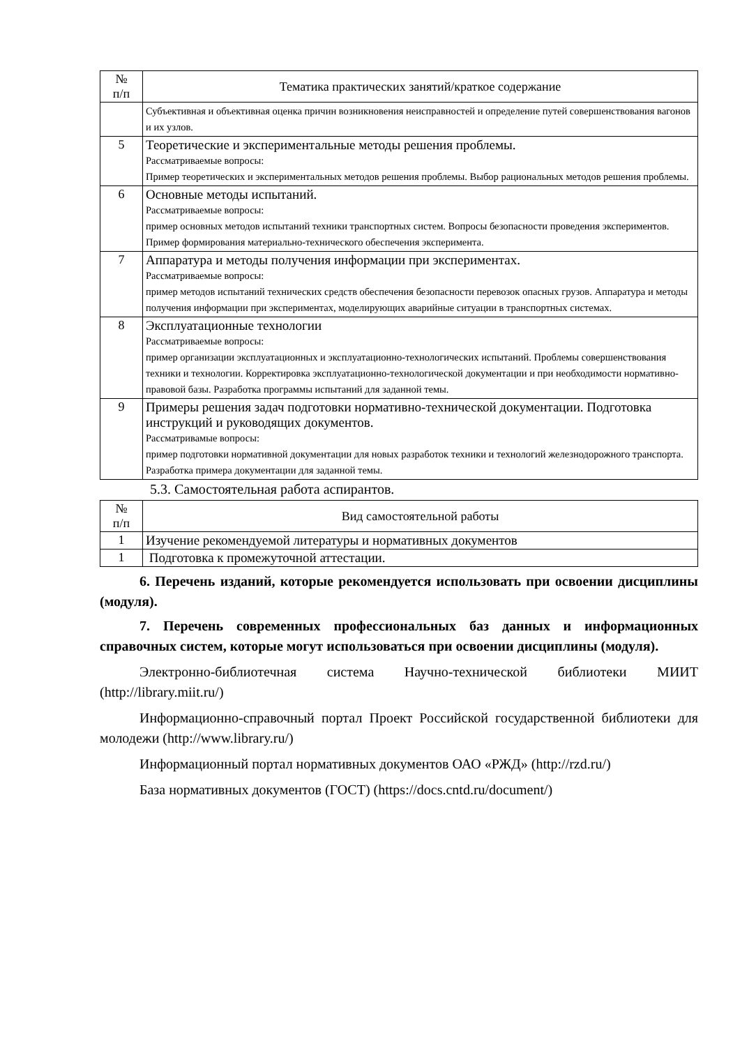| № п/п | Тематика практических занятий/краткое содержание |
| --- | --- |
| | Субъективная и объективная оценка причин возникновения неисправностей и определение путей совершенствования вагонов и их узлов. |
| 5 | Теоретические и экспериментальные методы решения проблемы. Рассматриваемые вопросы: Пример теоретических и экспериментальных методов решения проблемы. Выбор рациональных методов решения проблемы. |
| 6 | Основные методы испытаний. Рассматриваемые вопросы: пример основных методов испытаний техники транспортных систем. Вопросы безопасности проведения экспериментов. Пример формирования материально-технического обеспечения эксперимента. |
| 7 | Аппаратура и методы получения информации при экспериментах. Рассматриваемые вопросы: пример методов испытаний технических средств обеспечения безопасности перевозок опасных грузов. Аппаратура и методы получения информации при экспериментах, моделирующих аварийные ситуации в транспортных системах. |
| 8 | Эксплуатационные технологии Рассматриваемые вопросы: пример организации эксплуатационных и эксплуатационно-технологических испытаний. Проблемы совершенствования техники и технологии. Корректировка эксплуатационно-технологической документации и при необходимости нормативно-правовой базы. Разработка программы испытаний для заданной темы. |
| 9 | Примеры решения задач подготовки нормативно-технической документации. Подготовка инструкций и руководящих документов. Рассматривамые вопросы: пример подготовки нормативной документации для новых разработок техники и технологий железнодорожного транспорта. Разработка примера документации для заданной темы. |
5.3. Самостоятельная работа аспирантов.
| № п/п | Вид самостоятельной работы |
| --- | --- |
| 1 | Изучение рекомендуемой литературы и нормативных документов |
| 1 | Подготовка к промежуточной аттестации. |
6. Перечень изданий, которые рекомендуется использовать при освоении дисциплины (модуля).
7. Перечень современных профессиональных баз данных и информационных справочных систем, которые могут использоваться при освоении дисциплины (модуля).
Электронно-библиотечная система Научно-технической библиотеки МИИТ (http://library.miit.ru/)
Информационно-справочный портал Проект Российской государственной библиотеки для молодежи (http://www.library.ru/)
Информационный портал нормативных документов ОАО «РЖД» (http://rzd.ru/)
База нормативных документов (ГОСТ) (https://docs.cntd.ru/document/)